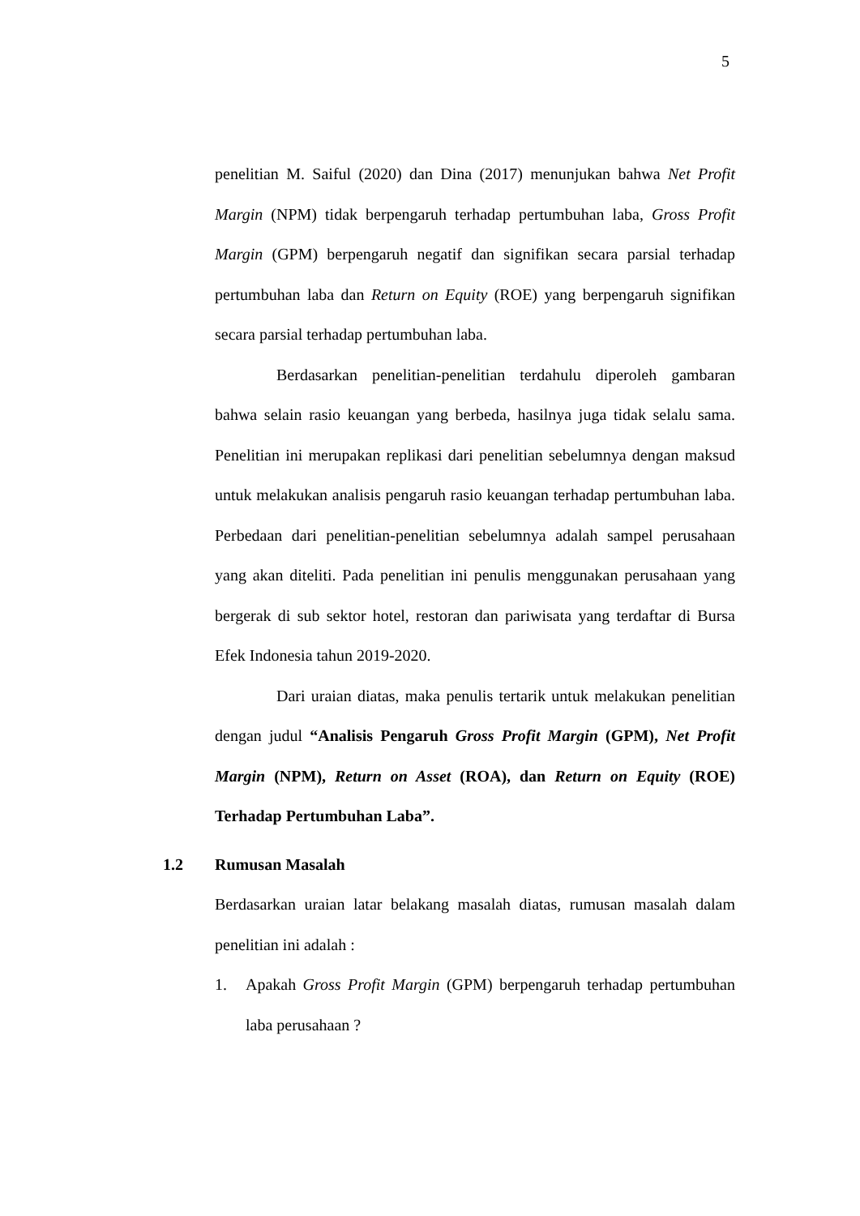5
penelitian M. Saiful (2020) dan Dina (2017) menunjukan bahwa Net Profit Margin (NPM) tidak berpengaruh terhadap pertumbuhan laba, Gross Profit Margin (GPM) berpengaruh negatif dan signifikan secara parsial terhadap pertumbuhan laba dan Return on Equity (ROE) yang berpengaruh signifikan secara parsial terhadap pertumbuhan laba.
Berdasarkan penelitian-penelitian terdahulu diperoleh gambaran bahwa selain rasio keuangan yang berbeda, hasilnya juga tidak selalu sama. Penelitian ini merupakan replikasi dari penelitian sebelumnya dengan maksud untuk melakukan analisis pengaruh rasio keuangan terhadap pertumbuhan laba. Perbedaan dari penelitian-penelitian sebelumnya adalah sampel perusahaan yang akan diteliti. Pada penelitian ini penulis menggunakan perusahaan yang bergerak di sub sektor hotel, restoran dan pariwisata yang terdaftar di Bursa Efek Indonesia tahun 2019-2020.
Dari uraian diatas, maka penulis tertarik untuk melakukan penelitian dengan judul “Analisis Pengaruh Gross Profit Margin (GPM), Net Profit Margin (NPM), Return on Asset (ROA), dan Return on Equity (ROE) Terhadap Pertumbuhan Laba”.
1.2 Rumusan Masalah
Berdasarkan uraian latar belakang masalah diatas, rumusan masalah dalam penelitian ini adalah :
1. Apakah Gross Profit Margin (GPM) berpengaruh terhadap pertumbuhan laba perusahaan ?